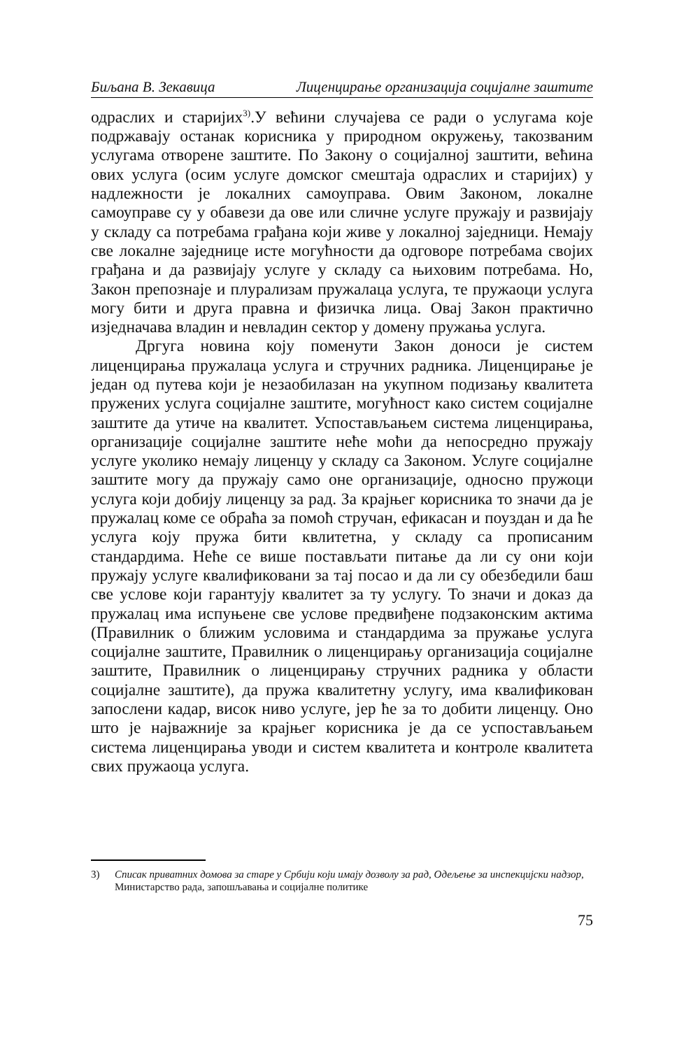Биљана В. Зекавица Лиценцирање организација социјалне заштите
одраслих и старијих<sup>3)</sup>.У већини случајева се ради о услугама које подржавају останак корисника у природном окружењу, такозваним услугама отворене заштите. По Закону о социјалној заштити, већина ових услуга (осим услуге домског смештаја одраслих и старијих) у надлежности је локалних самоуправа. Овим Законом, локалне самоуправе су у обавези да ове или сличне услуге пружају и развијају у складу са потребама грађана који живе у локалној заједници. Немају све локалне заједнице исте могућности да одговоре потребама својих грађана и да развијају услуге у складу са њиховим потребама. Но, Закон препознаје и плурализам пружалаца услуга, те пружаоци услуга могу бити и друга правна и физичка лица. Овај Закон практично изједначава владин и невладин сектор у домену пружања услуга.
Дргуга новина коју поменути Закон доноси је систем лиценцирања пружалаца услуга и стручних радника. Лиценцирање је један од путева који је незаобилазан на укупном подизању квалитета пружених услуга социјалне заштите, могућност како систем социјалне заштите да утиче на квалитет. Успостављањем система лиценцирања, организације социјалне заштите неће моћи да непосредно пружају услуге уколико немају лиценцу у складу са Законом. Услуге социјалне заштите могу да пружају само оне организације, односно пружоци услуга који добију лиценцу за рад. За крајњег корисника то значи да је пружалац коме се обраћа за помоћ стручан, ефикасан и поуздан и да ће услуга коју пружа бити квлитетна, у складу са прописаним стандардима. Неће се више постављати питање да ли су они који пружају услуге квалификовани за тај посао и да ли су обезбедили баш све услове који гарантују квалитет за ту услугу. То значи и доказ да пружалац има испуњене све услове предвиђене подзаконским актима (Правилник о ближим условима и стандардима за пружање услуга социјалне заштите, Правилник о лиценцирању организација социјалне заштите, Правилник о лиценцирању стручних радника у области социјалне заштите), да пружа квалитетну услугу, има квалификован запослени кадар, висок ниво услуге, јер ће за то добити лиценцу. Оно што је најважније за крајњег корисника је да се успостављањем система лиценцирања уводи и систем квалитета и контроле квалитета свих пружаоца услуга.
3) Списак приватних домова за старе у Србији који имају дозволу за рад, Одељење за инспекцијски надзор, Министарство рада, запошљавања и социјалне политике
75